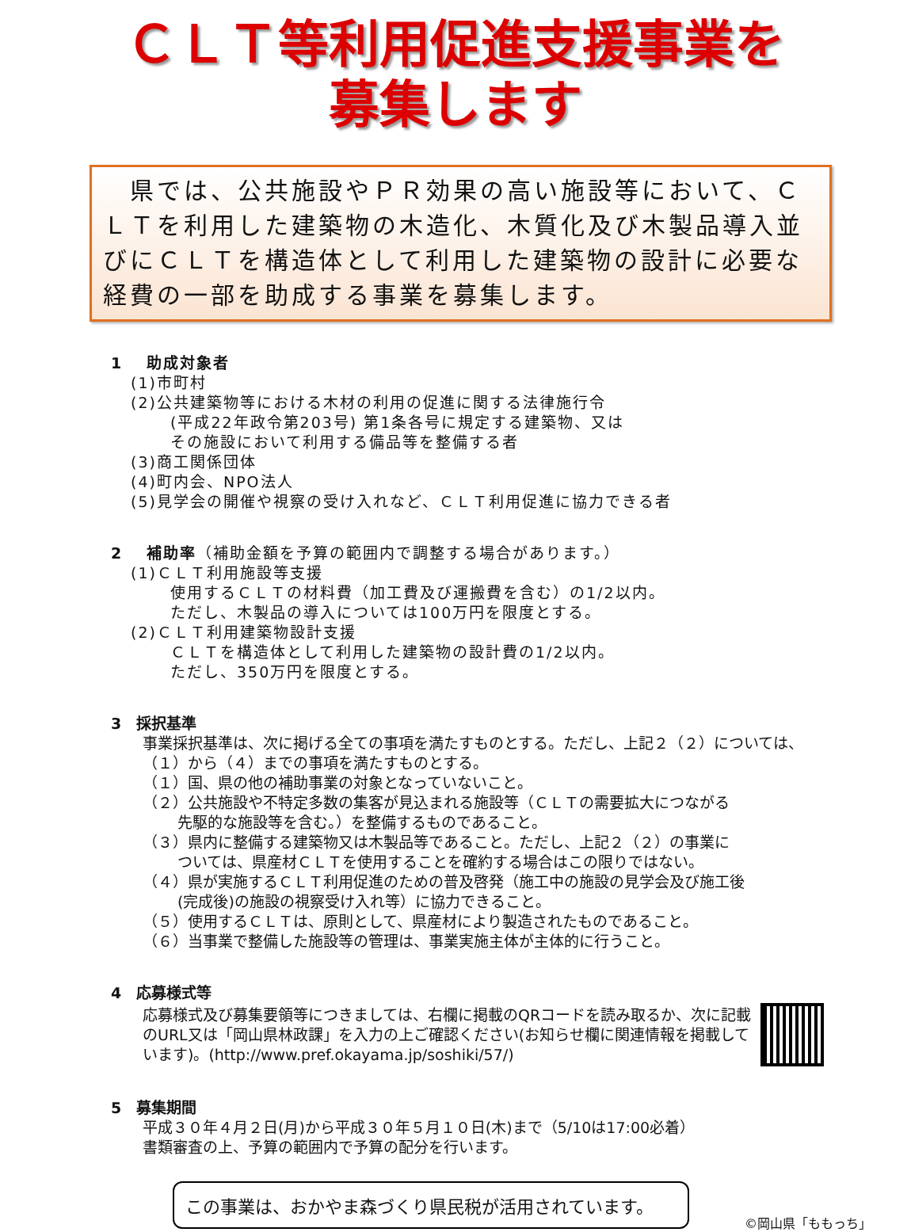ＣＬＴ等利用促進支援事業を
募集します
　県では、公共施設やＰＲ効果の高い施設等において、ＣＬＴを利用した建築物の木造化、木質化及び木製品導入並びにＣＬＴを構造体として利用した建築物の設計に必要な経費の一部を助成する事業を募集します。
1　 助成対象者
(1)市町村
(2)公共建築物等における木材の利用の促進に関する法律施行令
(平成22年政令第203号) 第1条各号に規定する建築物、又は
その施設において利用する備品等を整備する者
(3)商工関係団体
(4)町内会、NPO法人
(5)見学会の開催や視察の受け入れなど、ＣＬＴ利用促進に協力できる者
2　 補助率（補助金額を予算の範囲内で調整する場合があります。）
(1)ＣＬＴ利用施設等支援
使用するＣＬＴの材料費（加工費及び運搬費を含む）の1/2以内。
ただし、木製品の導入については100万円を限度とする。
(2)ＣＬＴ利用建築物設計支援
ＣＬＴを構造体として利用した建築物の設計費の1/2以内。
ただし、350万円を限度とする。
3　採択基準
事業採択基準は、次に掲げる全ての事項を満たすものとする。ただし、上記２（２）については、（１）から（４）までの事項を満たすものとする。
（１）国、県の他の補助事業の対象となっていないこと。
（２）公共施設や不特定多数の集客が見込まれる施設等（ＣＬＴの需要拡大につながる
先駆的な施設等を含む。）を整備するものであること。
（３）県内に整備する建築物又は木製品等であること。ただし、上記２（２）の事業に
ついては、県産材ＣＬＴを使用することを確約する場合はこの限りではない。
（４）県が実施するＣＬＴ利用促進のための普及啓発（施工中の施設の見学会及び施工後
(完成後)の施設の視察受け入れ等）に協力できること。
（５）使用するＣＬＴは、原則として、県産材により製造されたものであること。
（６）当事業で整備した施設等の管理は、事業実施主体が主体的に行うこと。
4　応募様式等
応募様式及び募集要領等につきましては、右欄に掲載のQRコードを読み取るか、次に記載のURL又は「岡山県林政課」を入力の上ご確認ください(お知らせ欄に関連情報を掲載しています)。(http://www.pref.okayama.jp/soshiki/57/)
5　募集期間
平成３０年４月２日(月)から平成３０年５月１０日(木)まで（5/10は17:00必着）
書類審査の上、予算の範囲内で予算の配分を行います。
この事業は、おかやま森づくり県民税が活用されています。
©岡山県「ももっち」